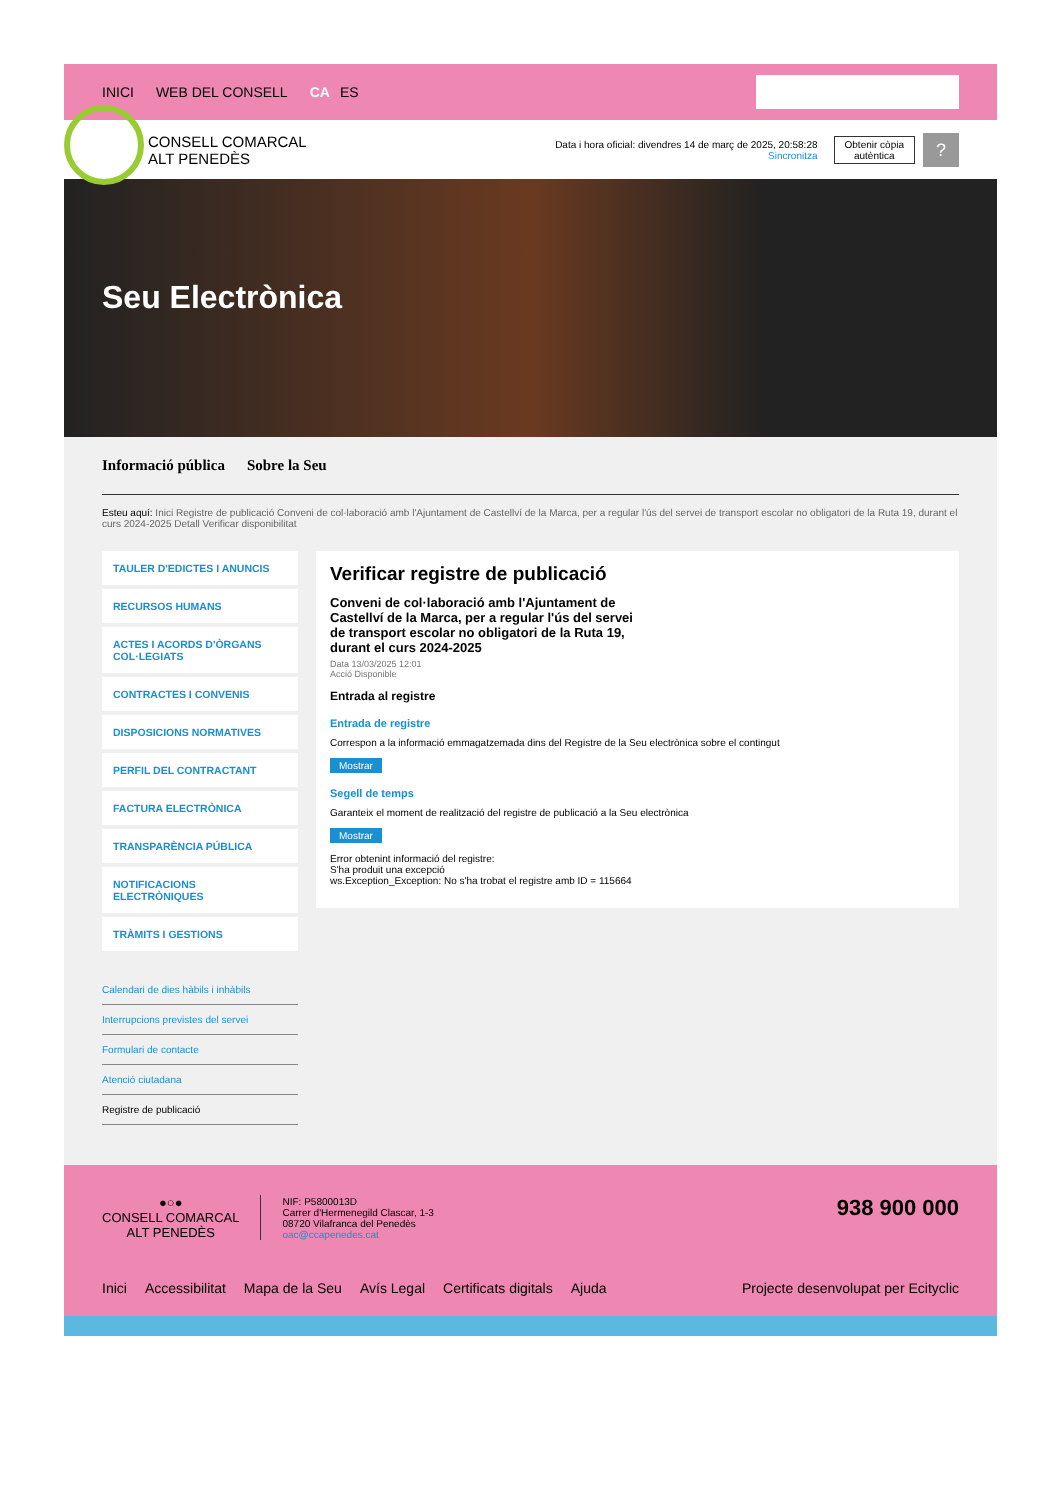INICI WEB DEL CONSELL CA ES
CONSELL COMARCAL
ALT PENEDÈS
Data i hora oficial: divendres 14 de març de 2025, 20:58:28
Sincronitza
Obtenir còpia
autèntica
?
Seu Electrònica
Informació pública Sobre la Seu
Esteu aquí: Inici Registre de publicació Conveni de col·laboració amb l'Ajuntament de Castellví de la Marca, per a regular l'ús del servei de transport escolar no obligatori de la Ruta 19, durant el curs 2024-2025 Detall Verificar disponibilitat
TAULER D'EDICTES I ANUNCIS
RECURSOS HUMANS
ACTES I ACORDS D'ÒRGANS COL·LEGIATS
CONTRACTES I CONVENIS
DISPOSICIONS NORMATIVES
PERFIL DEL CONTRACTANT
FACTURA ELECTRÒNICA
TRANSPARÈNCIA PÚBLICA
NOTIFICACIONS ELECTRÒNIQUES
TRÀMITS I GESTIONS
Calendari de dies hàbils i inhàbils
Interrupcions previstes del servei
Formulari de contacte
Atenció ciutadana
Registre de publicació
Verificar registre de publicació
Conveni de col·laboració amb l'Ajuntament de Castellví de la Marca, per a regular l'ús del servei de transport escolar no obligatori de la Ruta 19, durant el curs 2024-2025
Data 13/03/2025 12:01
Acció Disponible
Entrada al registre
Entrada de registre
Correspon a la informació emmagatzemada dins del Registre de la Seu electrònica sobre el contingut
Mostrar
Segell de temps
Garanteix el moment de realització del registre de publicació a la Seu electrònica
Mostrar
Error obtenint informació del registre:
S'ha produit una excepció
ws.Exception_Exception: No s'ha trobat el registre amb ID = 115664
●○●
CONSELL COMARCAL
ALT PENEDÈS
NIF: P5800013D
Carrer d'Hermenegild Clascar, 1-3
08720 Vilafranca del Penedès
oac@ccapenedes.cat
938 900 000
Inici Accessibilitat Mapa de la Seu Avís Legal Certificats digitals Ajuda Projecte desenvolupat per Ecityclic